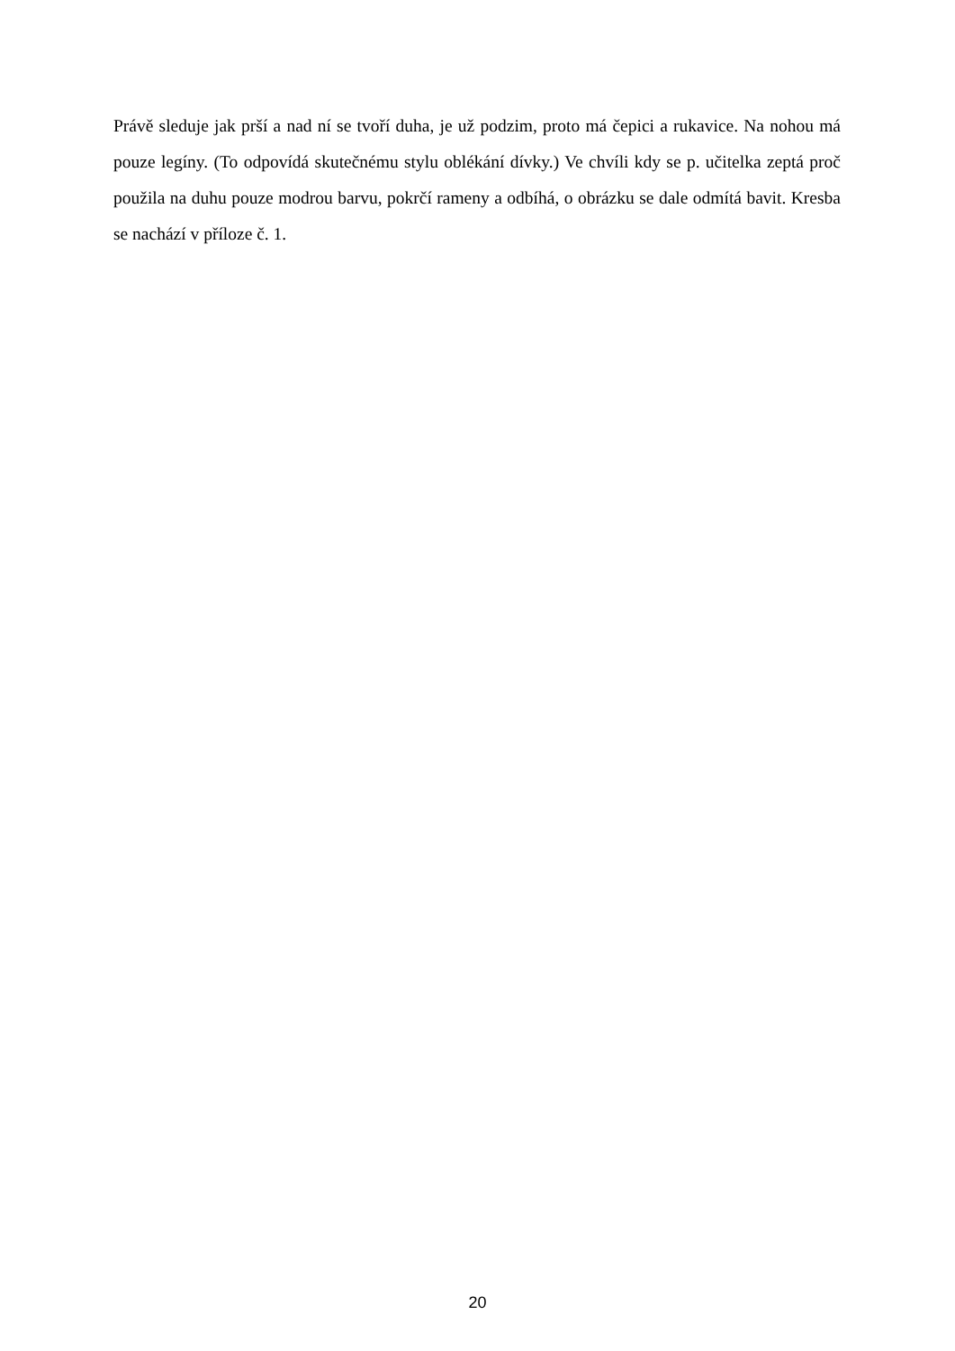Právě sleduje jak prší a nad ní se tvoří duha, je už podzim, proto má čepici a rukavice. Na nohou má pouze legíny. (To odpovídá skutečnému stylu oblékání dívky.) Ve chvíli kdy se p. učitelka zeptá proč použila na duhu pouze modrou barvu, pokrčí rameny a odbíhá, o obrázku se dale odmítá bavit. Kresba se nachází v příloze č. 1.
20